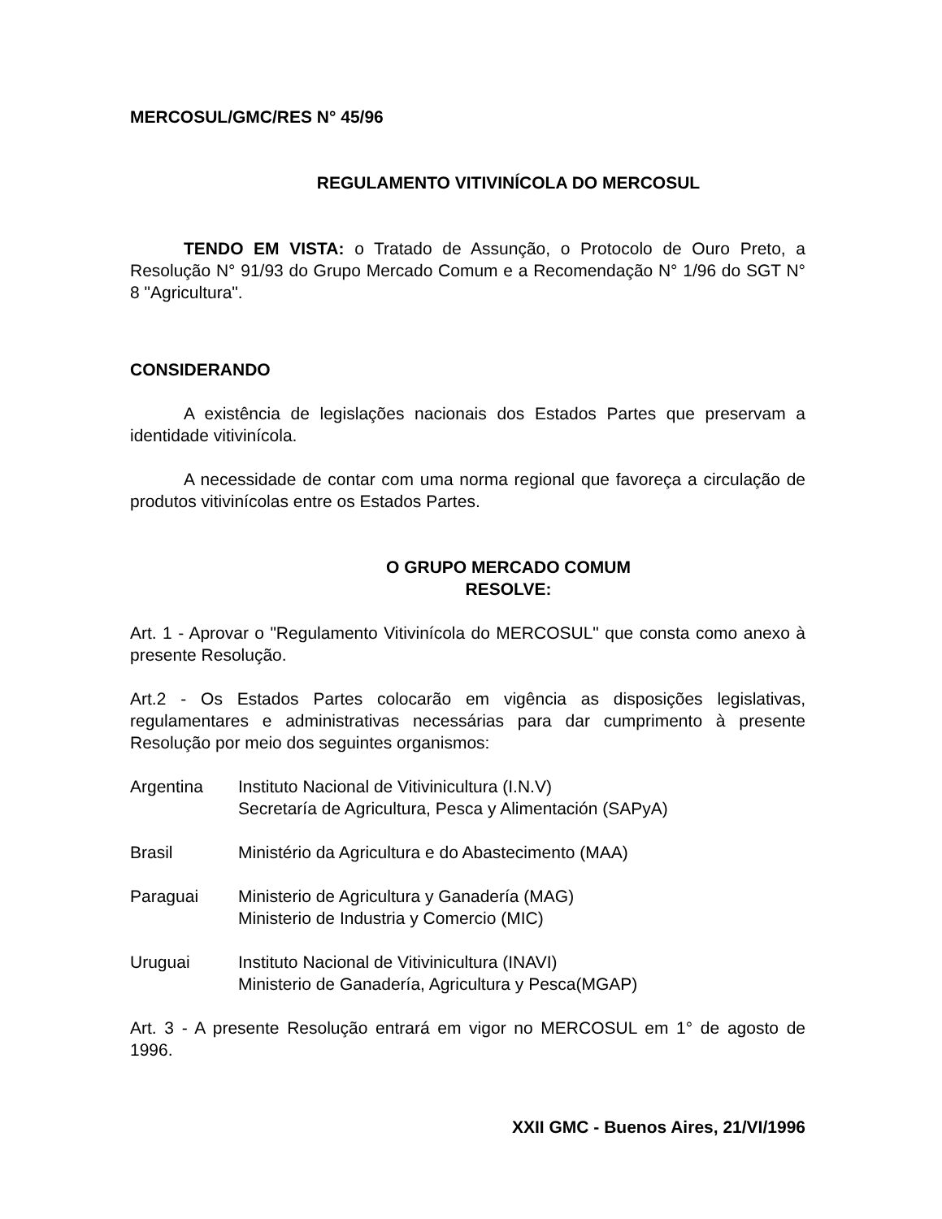MERCOSUL/GMC/RES N° 45/96
REGULAMENTO VITIVINÍCOLA DO MERCOSUL
TENDO EM VISTA: o Tratado de Assunção, o Protocolo de Ouro Preto, a Resolução N° 91/93 do Grupo Mercado Comum e a Recomendação N° 1/96 do SGT N° 8 "Agricultura".
CONSIDERANDO
A existência de legislações nacionais dos Estados Partes que preservam a identidade vitivinícola.
A necessidade de contar com uma norma regional que favoreça a circulação de produtos vitivinícolas entre os Estados Partes.
O GRUPO MERCADO COMUM
RESOLVE:
Art. 1 - Aprovar o "Regulamento Vitivinícola do MERCOSUL" que consta como anexo à presente Resolução.
Art.2 - Os Estados Partes colocarão em vigência as disposições legislativas, regulamentares e administrativas necessárias para dar cumprimento à presente Resolução por meio dos seguintes organismos:
| Argentina | Instituto Nacional de Vitivinicultura (I.N.V) Secretaría de Agricultura, Pesca y Alimentación (SAPyA) |
| Brasil | Ministério da Agricultura e do Abastecimento (MAA) |
| Paraguai | Ministerio de Agricultura y Ganadería (MAG) Ministerio de Industria y Comercio (MIC) |
| Uruguai | Instituto Nacional de Vitivinicultura (INAVI) Ministerio de Ganadería, Agricultura y Pesca(MGAP) |
Art. 3 - A presente Resolução entrará em vigor no MERCOSUL em 1° de agosto de 1996.
XXII GMC - Buenos Aires, 21/VI/1996